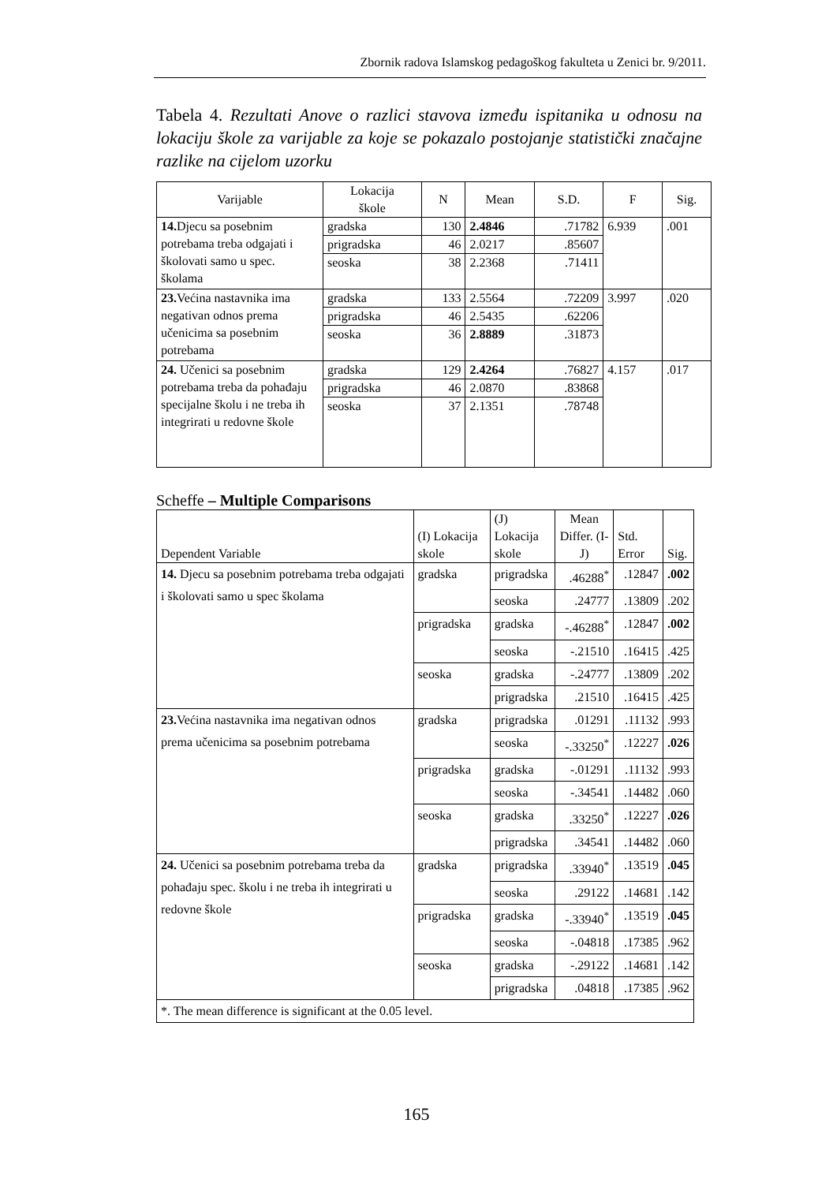Zbornik radova Islamskog pedagoškog fakulteta u Zenici br. 9/2011.
Tabela 4. Rezultati Anove o razlici stavova između ispitanika u odnosu na lokaciju škole za varijable za koje se pokazalo postojanje statistički značajne razlike na cijelom uzorku
| Varijable | Lokacija škole | N | Mean | S.D. | F | Sig. |
| --- | --- | --- | --- | --- | --- | --- |
| 14. Djecu sa posebnim potrebama treba odgajati i školovati samo u spec. školama | gradska | 130 | 2.4846 | .71782 | 6.939 | .001 |
| | prigradska | 46 | 2.0217 | .85607 | | |
| | seoska | 38 | 2.2368 | .71411 | | |
| 23. Većina nastavnika ima negativan odnos prema učenicima sa posebnim potrebama | gradska | 133 | 2.5564 | .72209 | 3.997 | .020 |
| | prigradska | 46 | 2.5435 | .62206 | | |
| | seoska | 36 | 2.8889 | .31873 | | |
| 24. Učenici sa posebnim potrebama treba da pohađaju specijalne školu i ne treba ih integrirati u redovne škole | gradska | 129 | 2.4264 | .76827 | 4.157 | .017 |
| | prigradska | 46 | 2.0870 | .83868 | | |
| | seoska | 37 | 2.1351 | .78748 | | |
Scheffe – Multiple Comparisons
| Dependent Variable | (I) Lokacija skole | (J) Lokacija skole | Mean Differ. (I-J) | Std. Error | Sig. |
| --- | --- | --- | --- | --- | --- |
| 14. Djecu sa posebnim potrebama treba odgajati i školovati samo u spec školama | gradska | prigradska | .46288<sup>*</sup> | .12847 | .002 |
| | | seoska | .24777 | .13809 | .202 |
| | prigradska | gradska | -.46288<sup>*</sup> | .12847 | .002 |
| | | seoska | -.21510 | .16415 | .425 |
| | seoska | gradska | -.24777 | .13809 | .202 |
| | | prigradska | .21510 | .16415 | .425 |
| 23. Većina nastavnika ima negativan odnos prema učenicima sa posebnim potrebama | gradska | prigradska | .01291 | .11132 | .993 |
| | | seoska | -.33250<sup>*</sup> | .12227 | .026 |
| | prigradska | gradska | -.01291 | .11132 | .993 |
| | | seoska | -.34541 | .14482 | .060 |
| | seoska | gradska | .33250<sup>*</sup> | .12227 | .026 |
| | | prigradska | .34541 | .14482 | .060 |
| 24. Učenici sa posebnim potrebama treba da pohađaju spec. školu i ne treba ih integrirati u redovne škole | gradska | prigradska | .33940<sup>*</sup> | .13519 | .045 |
| | | seoska | .29122 | .14681 | .142 |
| | prigradska | gradska | -.33940<sup>*</sup> | .13519 | .045 |
| | | seoska | -.04818 | .17385 | .962 |
| | seoska | gradska | -.29122 | .14681 | .142 |
| | | prigradska | .04818 | .17385 | .962 |
| *. The mean difference is significant at the 0.05 level. | | | | | |
165